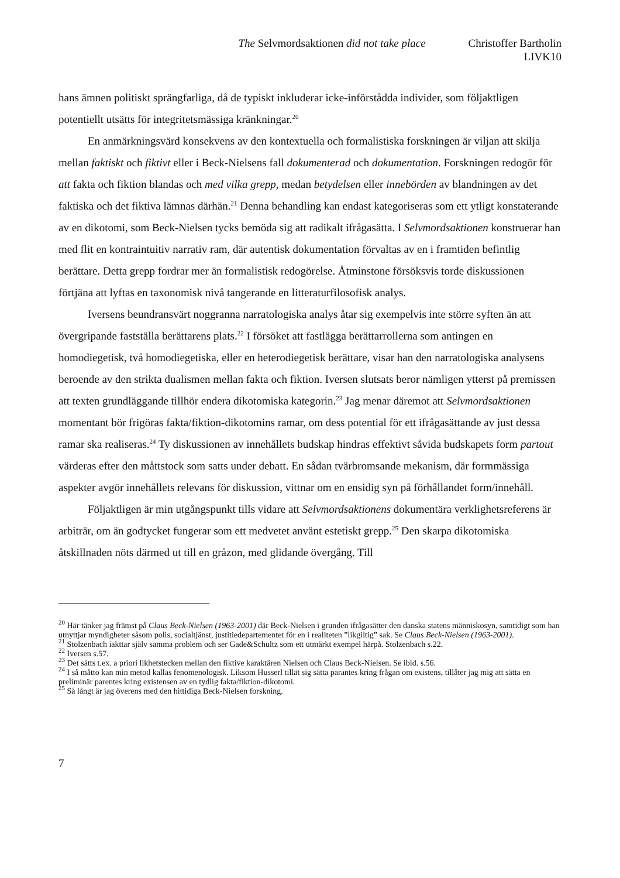The Selvmordsaktionen did not take place Christoffer Bartholin
LIVK10
hans ämnen politiskt sprängfarliga, då de typiskt inkluderar icke-införstådda individer, som följaktligen potentiellt utsätts för integritetsmässiga kränkningar.<sup>20</sup>
En anmärkningsvärd konsekvens av den kontextuella och formalistiska forskningen är viljan att skilja mellan faktiskt och fiktivt eller i Beck-Nielsens fall dokumenterad och dokumentation. Forskningen redogör för att fakta och fiktion blandas och med vilka grepp, medan betydelsen eller innebörden av blandningen av det faktiska och det fiktiva lämnas därhän.<sup>21</sup> Denna behandling kan endast kategoriseras som ett ytligt konstaterande av en dikotomi, som Beck-Nielsen tycks bemöda sig att radikalt ifrågasätta. I Selvmordsaktionen konstruerar han med flit en kontraintuitiv narrativ ram, där autentisk dokumentation förvaltas av en i framtiden befintlig berättare. Detta grepp fordrar mer än formalistisk redogörelse. Åtminstone försöksvis torde diskussionen förtjäna att lyftas en taxonomisk nivå tangerande en litteraturfilosofisk analys.
Iversens beundransvärt noggranna narratologiska analys åtar sig exempelvis inte större syften än att övergripande fastställa berättarens plats.<sup>22</sup> I försöket att fastlägga berättarrollerna som antingen en homodiegetisk, två homodiegetiska, eller en heterodiegetisk berättare, visar han den narratologiska analysens beroende av den strikta dualismen mellan fakta och fiktion. Iversen slutsats beror nämligen ytterst på premissen att texten grundläggande tillhör endera dikotomiska kategorin.<sup>23</sup> Jag menar däremot att Selvmordsaktionen momentant bör frigöras fakta/fiktion-dikotomins ramar, om dess potential för ett ifrågasättande av just dessa ramar ska realiseras.<sup>24</sup> Ty diskussionen av innehållets budskap hindras effektivt såvida budskapets form partout värderas efter den måttstock som satts under debatt. En sådan tvärbromsande mekanism, där formmässiga aspekter avgör innehållets relevans för diskussion, vittnar om en ensidig syn på förhållandet form/innehåll.
Följaktligen är min utgångspunkt tills vidare att Selvmordsaktionens dokumentära verklighetsreferens är arbiträr, om än godtycket fungerar som ett medvetet använt estetiskt grepp.<sup>25</sup> Den skarpa dikotomiska åtskillnaden nöts därmed ut till en gråzon, med glidande övergång. Till
<sup>20</sup> Här tänker jag främst på Claus Beck-Nielsen (1963-2001) där Beck-Nielsen i grunden ifrågasätter den danska statens människosyn, samtidigt som han utnyttjar myndigheter såsom polis, socialtjänst, justitiedepartementet för en i realiteten ”likgiltig” sak. Se Claus Beck-Nielsen (1963-2001).
<sup>21</sup> Stolzenbach iakttar själv samma problem och ser Gade&Schultz som ett utmärkt exempel härpå. Stolzenbach s.22.
<sup>22</sup> Iversen s.57.
<sup>23</sup> Det sätts t.ex. a priori likhetstecken mellan den fiktive karaktären Nielsen och Claus Beck-Nielsen. Se ibid. s.56.
<sup>24</sup> I så måtto kan min metod kallas fenomenologisk. Liksom Husserl tillät sig sätta parantes kring frågan om existens, tillåter jag mig att sätta en preliminär parentes kring existensen av en tydlig fakta/fiktion-dikotomi.
<sup>25</sup> Så långt är jag överens med den hittidiga Beck-Nielsen forskning.
7